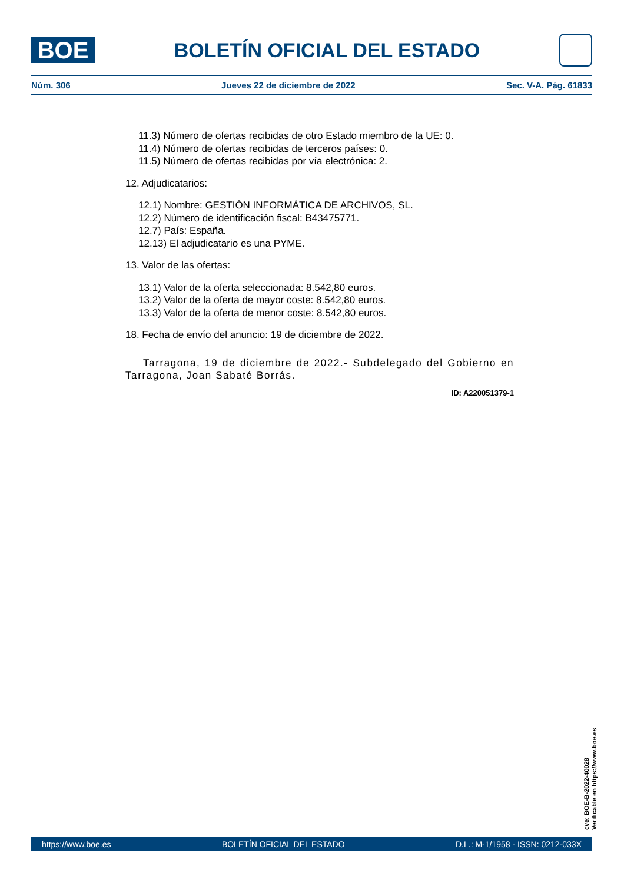BOE
BOLETÍN OFICIAL DEL ESTADO
Núm. 306 Jueves 22 de diciembre de 2022 Sec. V-A. Pág. 61833
11.3) Número de ofertas recibidas de otro Estado miembro de la UE: 0.
11.4) Número de ofertas recibidas de terceros países: 0.
11.5) Número de ofertas recibidas por vía electrónica: 2.
12. Adjudicatarios:
12.1) Nombre: GESTIÓN INFORMÁTICA DE ARCHIVOS, SL.
12.2) Número de identificación fiscal: B43475771.
12.7) País: España.
12.13) El adjudicatario es una PYME.
13. Valor de las ofertas:
13.1) Valor de la oferta seleccionada: 8.542,80 euros.
13.2) Valor de la oferta de mayor coste: 8.542,80 euros.
13.3) Valor de la oferta de menor coste: 8.542,80 euros.
18. Fecha de envío del anuncio: 19 de diciembre de 2022.
Tarragona, 19 de diciembre de 2022.- Subdelegado del Gobierno en Tarragona, Joan Sabaté Borrás.
ID: A220051379-1
cve: BOE-B-2022-40028
Verificable en https://www.boe.es
https://www.boe.es BOLETÍN OFICIAL DEL ESTADO D.L.: M-1/1958 - ISSN: 0212-033X